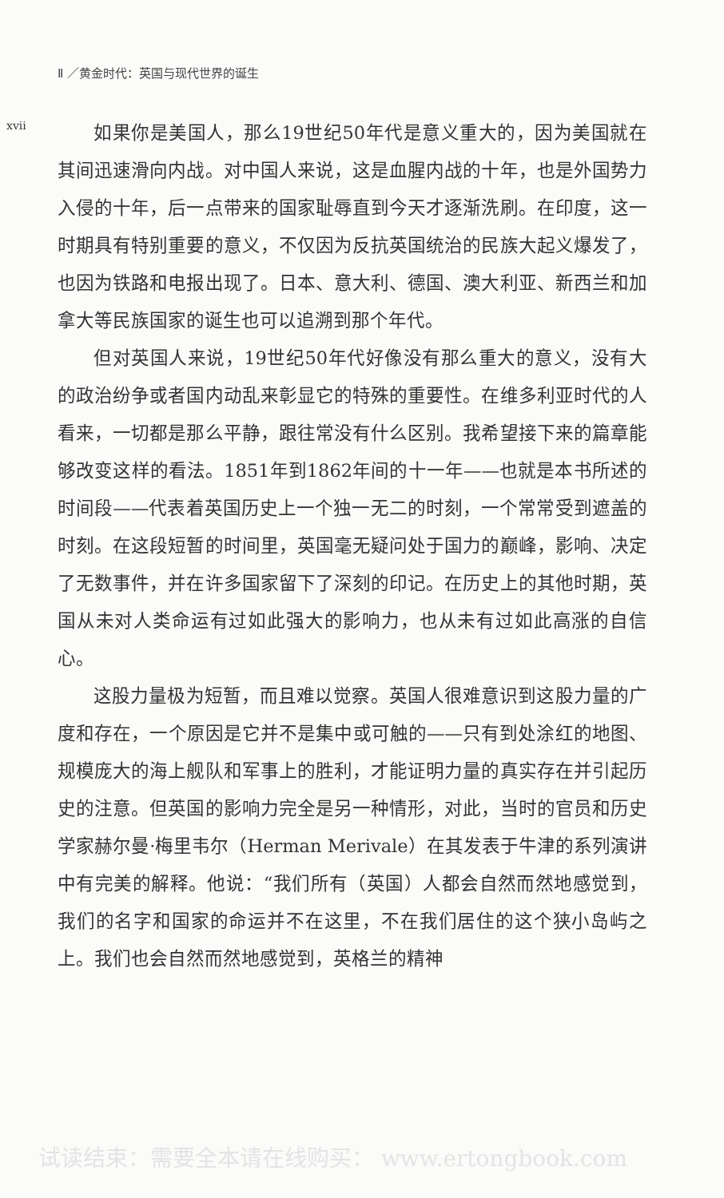Ⅱ ／黄金时代：英国与现代世界的诞生
xvii
如果你是美国人，那么19世纪50年代是意义重大的，因为美国就在其间迅速滑向内战。对中国人来说，这是血腥内战的十年，也是外国势力入侵的十年，后一点带来的国家耻辱直到今天才逐渐洗刷。在印度，这一时期具有特别重要的意义，不仅因为反抗英国统治的民族大起义爆发了，也因为铁路和电报出现了。日本、意大利、德国、澳大利亚、新西兰和加拿大等民族国家的诞生也可以追溯到那个年代。
但对英国人来说，19世纪50年代好像没有那么重大的意义，没有大的政治纷争或者国内动乱来彰显它的特殊的重要性。在维多利亚时代的人看来，一切都是那么平静，跟往常没有什么区别。我希望接下来的篇章能够改变这样的看法。1851年到1862年间的十一年——也就是本书所述的时间段——代表着英国历史上一个独一无二的时刻，一个常常受到遮盖的时刻。在这段短暂的时间里，英国毫无疑问处于国力的巅峰，影响、决定了无数事件，并在许多国家留下了深刻的印记。在历史上的其他时期，英国从未对人类命运有过如此强大的影响力，也从未有过如此高涨的自信心。
这股力量极为短暂，而且难以觉察。英国人很难意识到这股力量的广度和存在，一个原因是它并不是集中或可触的——只有到处涂红的地图、规模庞大的海上舰队和军事上的胜利，才能证明力量的真实存在并引起历史的注意。但英国的影响力完全是另一种情形，对此，当时的官员和历史学家赫尔曼·梅里韦尔（Herman Merivale）在其发表于牛津的系列演讲中有完美的解释。他说：“我们所有（英国）人都会自然而然地感觉到，我们的名字和国家的命运并不在这里，不在我们居住的这个狭小岛屿之上。我们也会自然而然地感觉到，英格兰的精神
试读结束：需要全本请在线购买： www.ertongbook.com